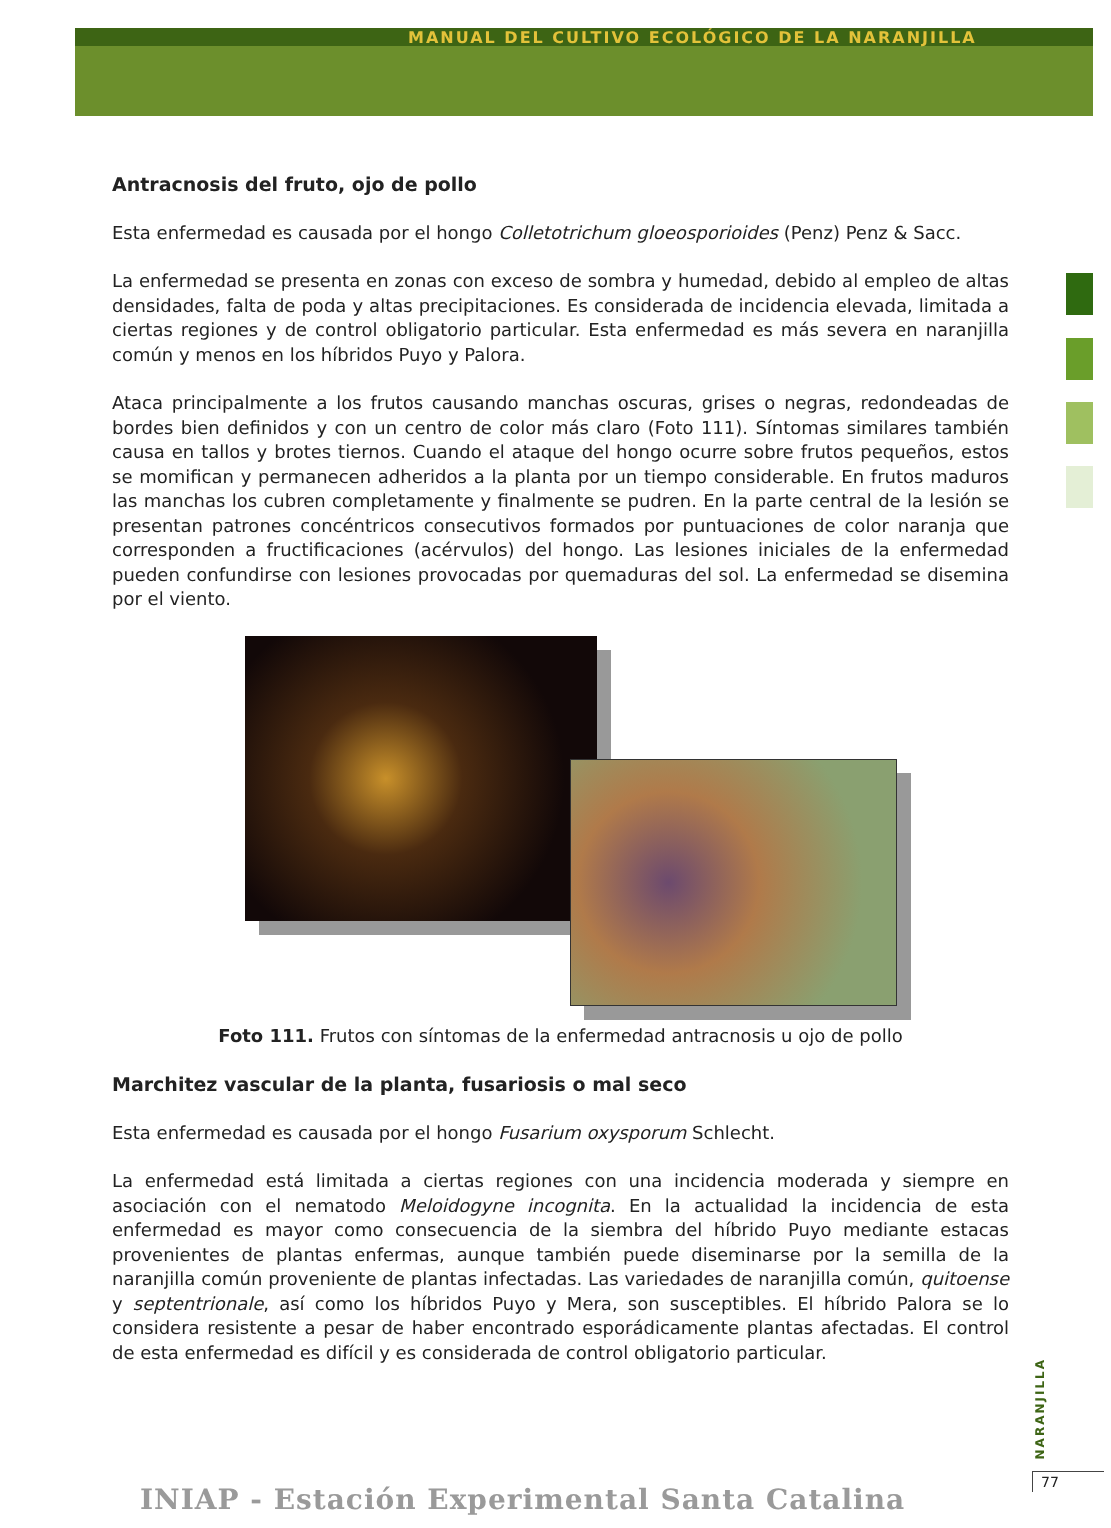MANUAL DEL CULTIVO ECOLÓGICO DE LA NARANJILLA
Antracnosis del fruto, ojo de pollo
Esta enfermedad es causada por el hongo Colletotrichum gloeosporioides (Penz) Penz & Sacc.
La enfermedad se presenta en zonas con exceso de sombra y humedad, debido al empleo de altas densidades, falta de poda y altas precipitaciones. Es considerada de incidencia elevada, limitada a ciertas regiones y de control obligatorio particular. Esta enfermedad es más severa en naranjilla común y menos en los híbridos Puyo y Palora.
Ataca principalmente a los frutos causando manchas oscuras, grises o negras, redondeadas de bordes bien definidos y con un centro de color más claro (Foto 111). Síntomas similares también causa en tallos y brotes tiernos. Cuando el ataque del hongo ocurre sobre frutos pequeños, estos se momifican y permanecen adheridos a la planta por un tiempo considerable. En frutos maduros las manchas los cubren completamente y finalmente se pudren. En la parte central de la lesión se presentan patrones concéntricos consecutivos formados por puntuaciones de color naranja que corresponden a fructificaciones (acérvulos) del hongo. Las lesiones iniciales de la enfermedad pueden confundirse con lesiones provocadas por quemaduras del sol. La enfermedad se disemina por el viento.
Foto 111. Frutos con síntomas de la enfermedad antracnosis u ojo de pollo
Marchitez vascular de la planta, fusariosis o mal seco
Esta enfermedad es causada por el hongo Fusarium oxysporum Schlecht.
La enfermedad está limitada a ciertas regiones con una incidencia moderada y siempre en asociación con el nematodo Meloidogyne incognita. En la actualidad la incidencia de esta enfermedad es mayor como consecuencia de la siembra del híbrido Puyo mediante estacas provenientes de plantas enfermas, aunque también puede diseminarse por la semilla de la naranjilla común proveniente de plantas infectadas. Las variedades de naranjilla común, quitoense y septentrionale, así como los híbridos Puyo y Mera, son susceptibles. El híbrido Palora se lo considera resistente a pesar de haber encontrado esporádicamente plantas afectadas. El control de esta enfermedad es difícil y es considerada de control obligatorio particular.
NARANJILLA
77
INIAP - Estación Experimental Santa Catalina